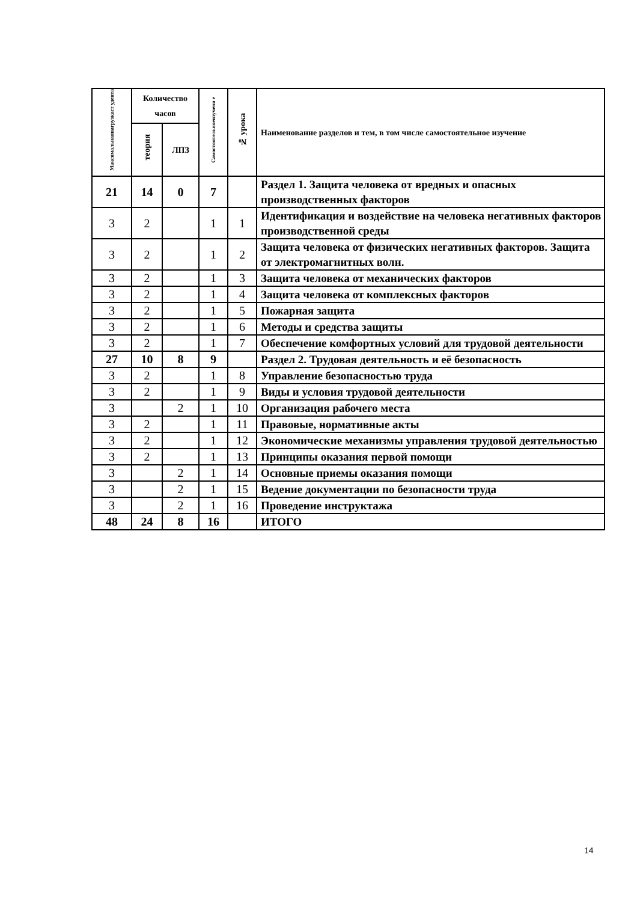| Максимальнаянагрузкаст удента | Количество часов | | Самостоятельноеизучени е | № урока | Наименование разделов и тем, в том числе самостоятельное изучение |
| --- | --- | --- | --- | --- | --- |
| | теория | ЛПЗ | | | |
| 21 | 14 | 0 | 7 | | Раздел 1. Защита человека от вредных и опасных производственных факторов |
| 3 | 2 | | 1 | 1 | Идентификация и воздействие на человека негативных факторов производственной среды |
| 3 | 2 | | 1 | 2 | Защита человека от физических негативных факторов. Защита от электромагнитных волн. |
| 3 | 2 | | 1 | 3 | Защита человека от механических факторов |
| 3 | 2 | | 1 | 4 | Защита человека от комплексных факторов |
| 3 | 2 | | 1 | 5 | Пожарная защита |
| 3 | 2 | | 1 | 6 | Методы и средства защиты |
| 3 | 2 | | 1 | 7 | Обеспечение комфортных условий для трудовой деятельности |
| 27 | 10 | 8 | 9 | | Раздел 2. Трудовая деятельность и её безопасность |
| 3 | 2 | | 1 | 8 | Управление безопасностью труда |
| 3 | 2 | | 1 | 9 | Виды и условия трудовой деятельности |
| 3 | | 2 | 1 | 10 | Организация рабочего места |
| 3 | 2 | | 1 | 11 | Правовые, нормативные акты |
| 3 | 2 | | 1 | 12 | Экономические механизмы управления трудовой деятельностью |
| 3 | 2 | | 1 | 13 | Принципы оказания первой помощи |
| 3 | | 2 | 1 | 14 | Основные приемы оказания помощи |
| 3 | | 2 | 1 | 15 | Ведение документации по безопасности труда |
| 3 | | 2 | 1 | 16 | Проведение инструктажа |
| 48 | 24 | 8 | 16 | | ИТОГО |
14